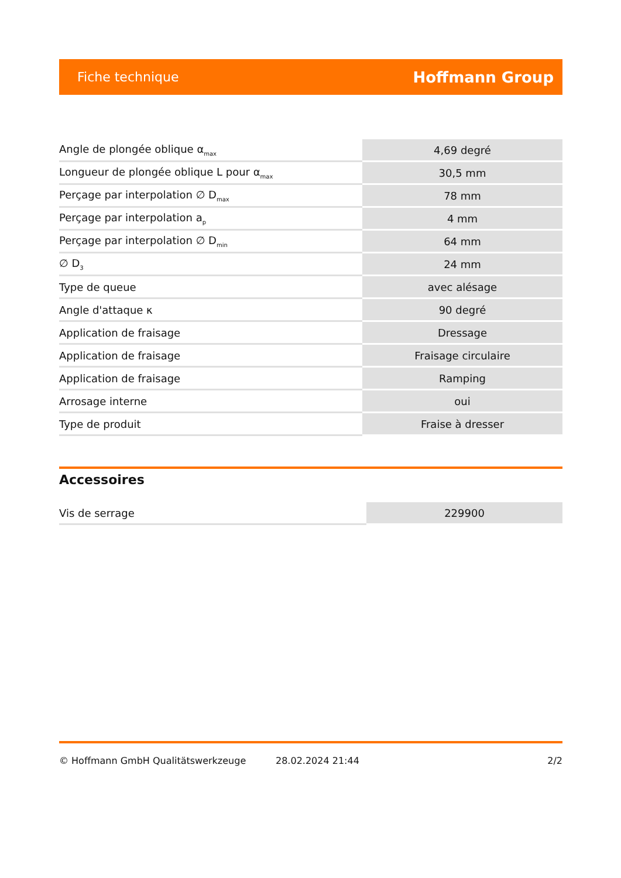Fiche technique Hoffmann Group
| Angle de plongée oblique α<sub>max</sub> | 4,69 degré |
| Longueur de plongée oblique L pour α<sub>max</sub> | 30,5 mm |
| Perçage par interpolation ∅ D<sub>max</sub> | 78 mm |
| Perçage par interpolation a<sub>p</sub> | 4 mm |
| Perçage par interpolation ∅ D<sub>min</sub> | 64 mm |
| ∅ D<sub>3</sub> | 24 mm |
| Type de queue | avec alésage |
| Angle d'attaque κ | 90 degré |
| Application de fraisage | Dressage |
| Application de fraisage | Fraisage circulaire |
| Application de fraisage | Ramping |
| Arrosage interne | oui |
| Type de produit | Fraise à dresser |
Accessoires
| Vis de serrage | 229900 |
© Hoffmann GmbH Qualitätswerkzeuge 28.02.2024 21:44 2/2